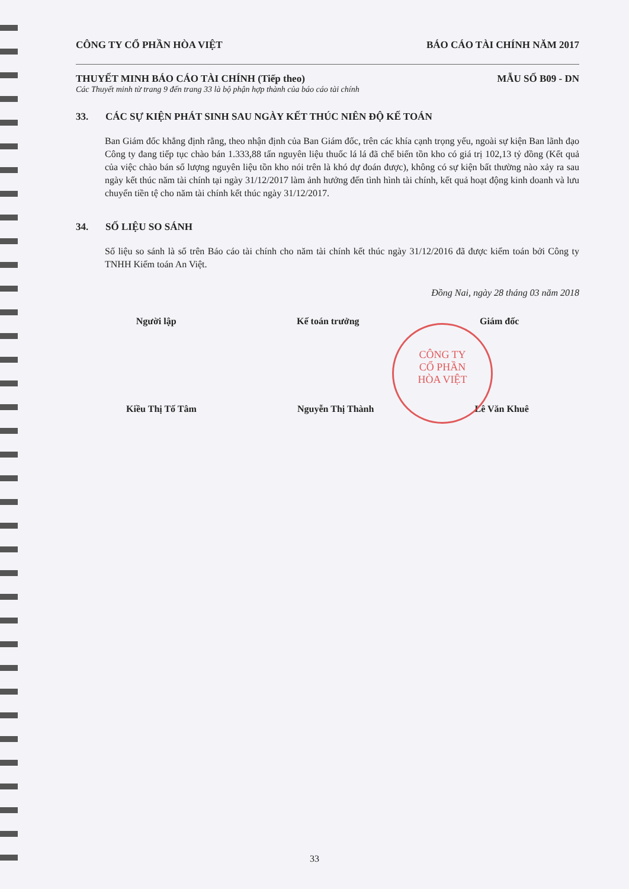CÔNG TY CỔ PHẦN HÒA VIỆT BÁO CÁO TÀI CHÍNH NĂM 2017
THUYẾT MINH BÁO CÁO TÀI CHÍNH (Tiếp theo) MẪU SỐ B09 - DN
Các Thuyết minh từ trang 9 đến trang 33 là bộ phận hợp thành của báo cáo tài chính
33. CÁC SỰ KIỆN PHÁT SINH SAU NGÀY KẾT THÚC NIÊN ĐỘ KẾ TOÁN
Ban Giám đốc khẳng định rằng, theo nhận định của Ban Giám đốc, trên các khía cạnh trọng yếu, ngoài sự kiện Ban lãnh đạo Công ty đang tiếp tục chào bán 1.333,88 tấn nguyên liệu thuốc lá lá đã chế biến tồn kho có giá trị 102,13 tỷ đồng (Kết quả của việc chào bán số lượng nguyên liệu tồn kho nói trên là khó dự đoán được), không có sự kiện bất thường nào xảy ra sau ngày kết thúc năm tài chính tại ngày 31/12/2017 làm ảnh hưởng đến tình hình tài chính, kết quả hoạt động kinh doanh và lưu chuyển tiền tệ cho năm tài chính kết thúc ngày 31/12/2017.
34. SỐ LIỆU SO SÁNH
Số liệu so sánh là số trên Báo cáo tài chính cho năm tài chính kết thúc ngày 31/12/2016 đã được kiểm toán bởi Công ty TNHH Kiểm toán An Việt.
Đồng Nai, ngày 28 tháng 03 năm 2018
Người lập Kế toán trưởng Giám đốc
Kiều Thị Tố Tâm Nguyễn Thị Thành Lê Văn Khuê
CÔNG TY
CỔ PHẦN
HÒA VIỆT
33